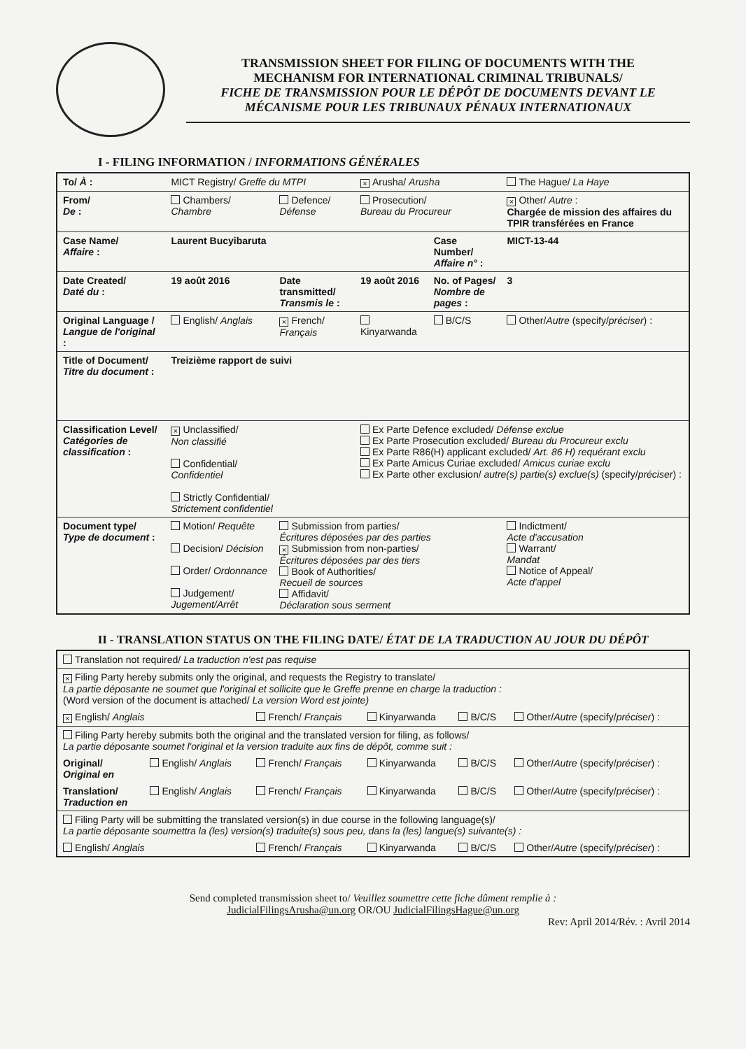TRANSMISSION SHEET FOR FILING OF DOCUMENTS WITH THE
MECHANISM FOR INTERNATIONAL CRIMINAL TRIBUNALS/
FICHE DE TRANSMISSION POUR LE DÉPÔT DE DOCUMENTS DEVANT LE
MÉCANISME POUR LES TRIBUNAUX PÉNAUX INTERNATIONAUX
I - FILING INFORMATION / INFORMATIONS GÉNÉRALES
| To/ À : | MICT Registry/ Greffe du MTPI | | × Arusha/ Arusha | | The Hague/ La Haye |
| From/ De : | Chambers/ Chambre | Defence/ Défense | Prosecution/ Bureau du Procureur | | × Other/ Autre : Chargée de mission des affaires du TPIR transférées en France |
| Case Name/ Affaire : | Laurent Bucyibaruta | | | Case Number/ Affaire n° : | MICT-13-44 |
| Date Created/ Daté du : | 19 août 2016 | Date transmitted/ Transmis le : | 19 août 2016 | No. of Pages/ Nombre de pages : | 3 |
| Original Language / Langue de l'original : | English/ Anglais | × French/ Français | Kinyarwanda | B/C/S | Other/ Autre (specify/ préciser ) : |
| Title of Document/ Titre du document : | Treizième rapport de suivi | | | | |
| Classification Level/ Catégories de classification : | × Unclassified/ Non classifié Confidential/ Confidentiel Strictly Confidential/ Strictement confidentiel | | Ex Parte Defence excluded/ Défense exclue Ex Parte Prosecution excluded/ Bureau du Procureur exclu Ex Parte R86(H) applicant excluded/ Art. 86 H) requérant exclu Ex Parte Amicus Curiae excluded/ Amicus curiae exclu Ex Parte other exclusion/ autre(s) partie(s) exclue(s) (specify/ préciser ) : | | |
| Document type/ Type de document : | Motion/ Requête Decision/ Décision Order/ Ordonnance Judgement/ Jugement/Arrêt | Submission from parties/ Écritures déposées par des parties × Submission from non-parties/ Écritures déposées par des tiers Book of Authorities/ Recueil de sources Affidavit/ Déclaration sous serment | | | Indictment/ Acte d'accusation Warrant/ Mandat Notice of Appeal/ Acte d'appel |
II - TRANSLATION STATUS ON THE FILING DATE/ ÉTAT DE LA TRADUCTION AU JOUR DU DÉPÔT
| Translation not required/ La traduction n'est pas requise | | | | | |
| × Filing Party hereby submits only the original, and requests the Registry to translate/ La partie déposante ne soumet que l'original et sollicite que le Greffe prenne en charge la traduction : (Word version of the document is attached/ La version Word est jointe) | | | | | |
| × English/ Anglais | | French/ Français | Kinyarwanda | B/C/S | Other/ Autre (specify/ préciser ) : |
| Filing Party hereby submits both the original and the translated version for filing, as follows/ La partie déposante soumet l'original et la version traduite aux fins de dépôt, comme suit : | | | | | |
| Original/ Original en | English/ Anglais | French/ Français | Kinyarwanda | B/C/S | Other/ Autre (specify/ préciser ) : |
| Translation/ Traduction en | English/ Anglais | French/ Français | Kinyarwanda | B/C/S | Other/ Autre (specify/ préciser ) : |
| Filing Party will be submitting the translated version(s) in due course in the following language(s)/ La partie déposante soumettra la (les) version(s) traduite(s) sous peu, dans la (les) langue(s) suivante(s) : | | | | | |
| English/ Anglais | | French/ Français | Kinyarwanda | B/C/S | Other/ Autre (specify/ préciser ) : |
Send completed transmission sheet to/ Veuillez soumettre cette fiche dûment remplie à :
JudicialFilingsArusha@un.org OR/OU JudicialFilingsHague@un.org
Rev: April 2014/Rév. : Avril 2014